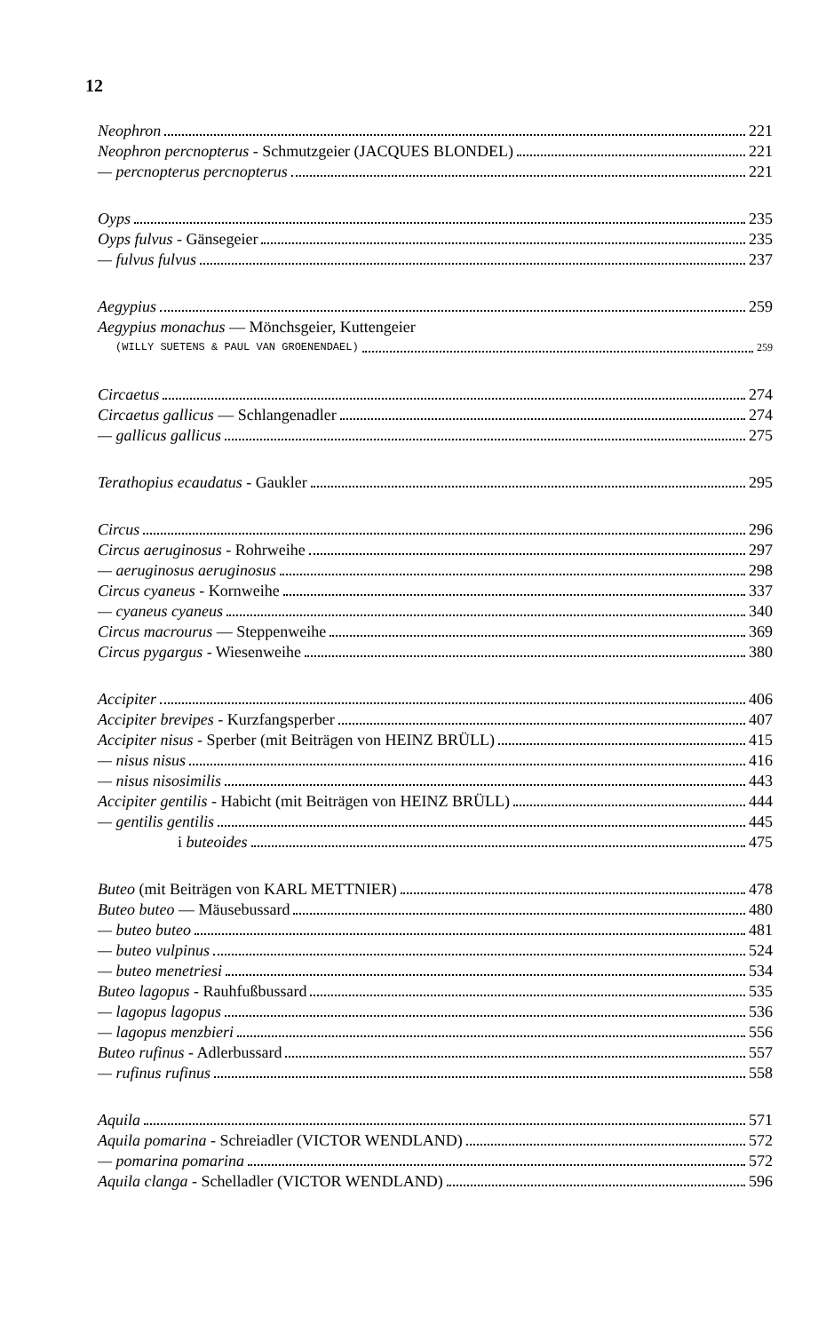12
Neophron 221
Neophron percnopterus - Schmutzgeier (JACQUES BLONDEL) 221
— percnopterus percnopterus 221
Oyps 235
Oyps fulvus - Gänsegeier 235
— fulvus fulvus 237
Aegypius 259
Aegypius monachus — Mönchsgeier, Kuttengeier
(WILLY SUETENS & PAUL VAN GROENENDAEL) 259
Circaetus 274
Circaetus gallicus — Schlangenadler 274
— gallicus gallicus 275
Terathopius ecaudatus - Gaukler 295
Circus 296
Circus aeruginosus - Rohrweihe 297
— aeruginosus aeruginosus 298
Circus cyaneus - Kornweihe 337
— cyaneus cyaneus 340
Circus macrourus — Steppenweihe 369
Circus pygargus - Wiesenweihe 380
Accipiter 406
Accipiter brevipes - Kurzfangsperber 407
Accipiter nisus - Sperber (mit Beiträgen von HEINZ BRÜLL) 415
— nisus nisus 416
— nisus nisosimilis 443
Accipiter gentilis - Habicht (mit Beiträgen von HEINZ BRÜLL) 444
— gentilis gentilis 445
i buteoides 475
Buteo (mit Beiträgen von KARL METTNIER) 478
Buteo buteo — Mäusebussard 480
— buteo buteo 481
— buteo vulpinus 524
— buteo menetriesi 534
Buteo lagopus - Rauhfußbussard 535
— lagopus lagopus 536
— lagopus menzbieri 556
Buteo rufinus - Adlerbussard 557
— rufinus rufinus 558
Aquila 571
Aquila pomarina - Schreiadler (VICTOR WENDLAND) 572
— pomarina pomarina 572
Aquila clanga - Schelladler (VICTOR WENDLAND) 596